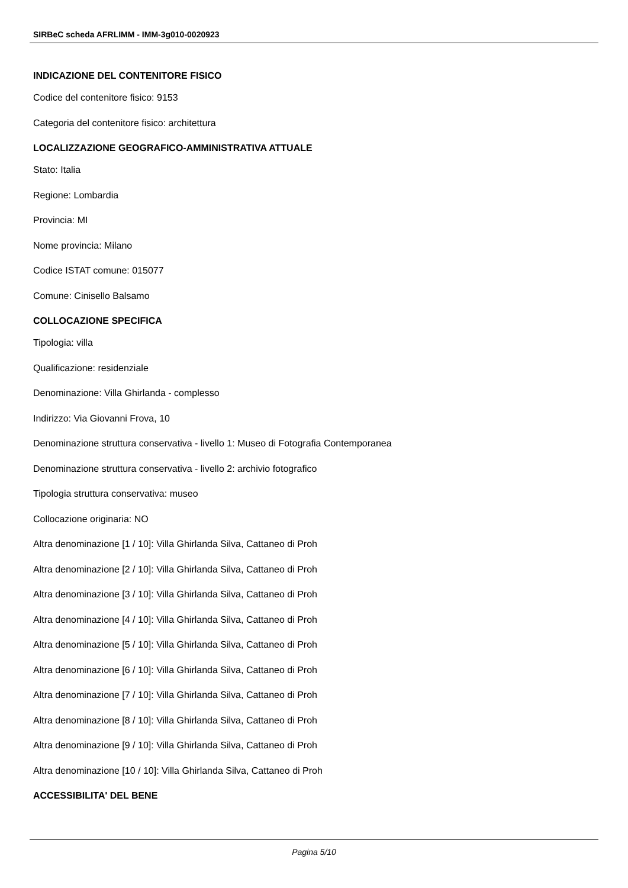SIRBeC scheda AFRLIMM - IMM-3g010-0020923
INDICAZIONE DEL CONTENITORE FISICO
Codice del contenitore fisico: 9153
Categoria del contenitore fisico: architettura
LOCALIZZAZIONE GEOGRAFICO-AMMINISTRATIVA ATTUALE
Stato: Italia
Regione: Lombardia
Provincia: MI
Nome provincia: Milano
Codice ISTAT comune: 015077
Comune: Cinisello Balsamo
COLLOCAZIONE SPECIFICA
Tipologia: villa
Qualificazione: residenziale
Denominazione: Villa Ghirlanda - complesso
Indirizzo: Via Giovanni Frova, 10
Denominazione struttura conservativa - livello 1: Museo di Fotografia Contemporanea
Denominazione struttura conservativa - livello 2: archivio fotografico
Tipologia struttura conservativa: museo
Collocazione originaria: NO
Altra denominazione [1 / 10]: Villa Ghirlanda Silva, Cattaneo di Proh
Altra denominazione [2 / 10]: Villa Ghirlanda Silva, Cattaneo di Proh
Altra denominazione [3 / 10]: Villa Ghirlanda Silva, Cattaneo di Proh
Altra denominazione [4 / 10]: Villa Ghirlanda Silva, Cattaneo di Proh
Altra denominazione [5 / 10]: Villa Ghirlanda Silva, Cattaneo di Proh
Altra denominazione [6 / 10]: Villa Ghirlanda Silva, Cattaneo di Proh
Altra denominazione [7 / 10]: Villa Ghirlanda Silva, Cattaneo di Proh
Altra denominazione [8 / 10]: Villa Ghirlanda Silva, Cattaneo di Proh
Altra denominazione [9 / 10]: Villa Ghirlanda Silva, Cattaneo di Proh
Altra denominazione [10 / 10]: Villa Ghirlanda Silva, Cattaneo di Proh
ACCESSIBILITA' DEL BENE
Pagina 5/10